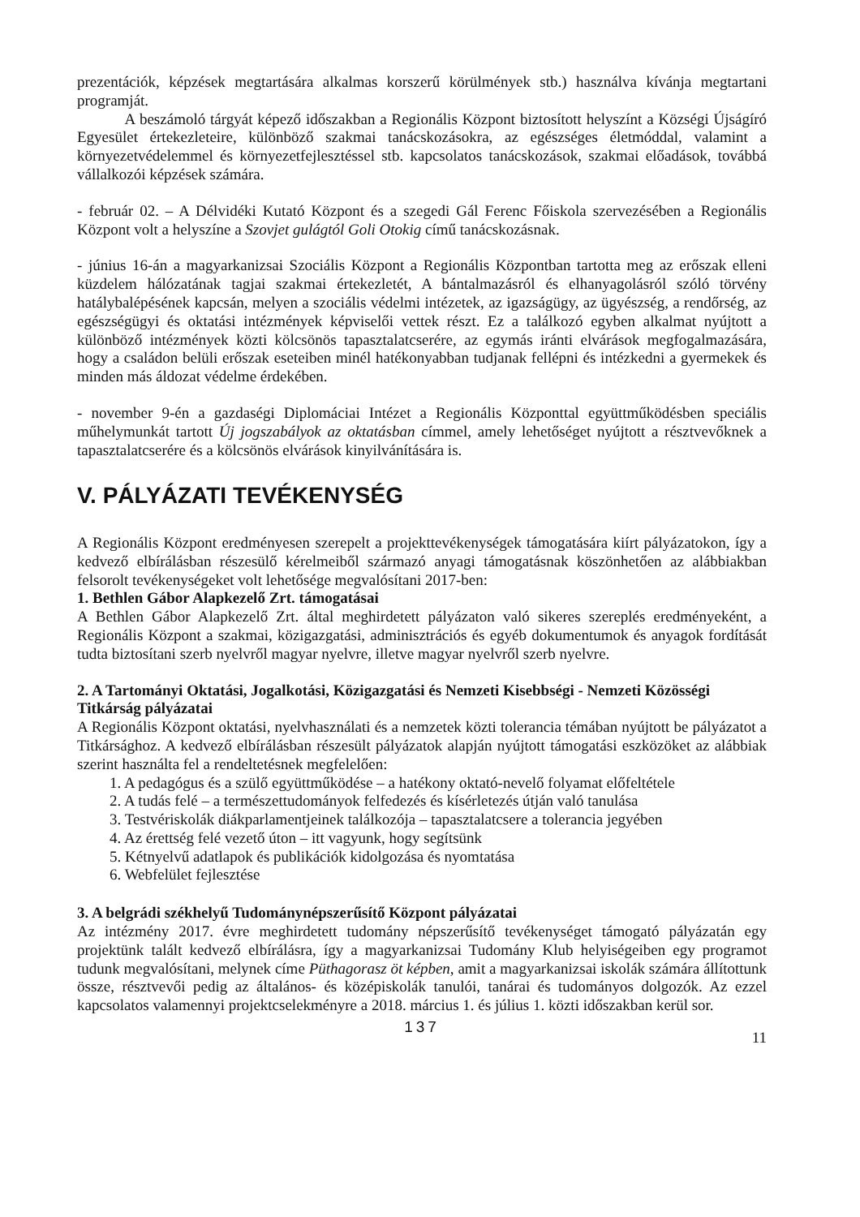prezentációk, képzések megtartására alkalmas korszerű körülmények stb.) használva kívánja megtartani programját.
A beszámoló tárgyát képező időszakban a Regionális Központ biztosított helyszínt a Községi Újságíró Egyesület értekezleteire, különböző szakmai tanácskozásokra, az egészséges életmóddal, valamint a környezetvédelemmel és környezetfejlesztéssel stb. kapcsolatos tanácskozások, szakmai előadások, továbbá vállalkozói képzések számára.
- február 02. – A Délvidéki Kutató Központ és a szegedi Gál Ferenc Főiskola szervezésében a Regionális Központ volt a helyszíne a Szovjet gulágtól Goli Otokig című tanácskozásnak.
- június 16-án a magyarkanizsai Szociális Központ a Regionális Központban tartotta meg az erőszak elleni küzdelem hálózatának tagjai szakmai értekezletét, A bántalmazásról és elhanyagolásról szóló törvény hatálybalépésének kapcsán, melyen a szociális védelmi intézetek, az igazságügy, az ügyészség, a rendőrség, az egészségügyi és oktatási intézmények képviselői vettek részt. Ez a találkozó egyben alkalmat nyújtott a különböző intézmények közti kölcsönös tapasztalatcserére, az egymás iránti elvárások megfogalmazására, hogy a családon belüli erőszak eseteiben minél hatékonyabban tudjanak fellépni és intézkedni a gyermekek és minden más áldozat védelme érdekében.
- november 9-én a gazdaségi Diplomáciai Intézet a Regionális Központtal együttműködésben speciális műhelymunkát tartott Új jogszabályok az oktatásban címmel, amely lehetőséget nyújtott a résztvevőknek a tapasztalatcserére és a kölcsönös elvárások kinyilvánítására is.
V. PÁLYÁZATI TEVÉKENYSÉG
A Regionális Központ eredményesen szerepelt a projekttevékenységek támogatására kiírt pályázatokon, így a kedvező elbírálásban részesülő kérelmeiből származó anyagi támogatásnak köszönhetően az alábbiakban felsorolt tevékenységeket volt lehetősége megvalósítani 2017-ben:
1. Bethlen Gábor Alapkezelő Zrt. támogatásai
A Bethlen Gábor Alapkezelő Zrt. által meghirdetett pályázaton való sikeres szereplés eredményeként, a Regionális Központ a szakmai, közigazgatási, adminisztrációs és egyéb dokumentumok és anyagok fordítását tudta biztosítani szerb nyelvről magyar nyelvre, illetve magyar nyelvről szerb nyelvre.
2. A Tartományi Oktatási, Jogalkotási, Közigazgatási és Nemzeti Kisebbségi - Nemzeti Közösségi Titkárság pályázatai
A Regionális Központ oktatási, nyelvhasználati és a nemzetek közti tolerancia témában nyújtott be pályázatot a Titkársághoz. A kedvező elbírálásban részesült pályázatok alapján nyújtott támogatási eszközöket az alábbiak szerint használta fel a rendeltetésnek megfelelően:
1. A pedagógus és a szülő együttműködése – a hatékony oktató-nevelő folyamat előfeltétele
2. A tudás felé – a természettudományok felfedezés és kísérletezés útján való tanulása
3. Testvériskolák diákparlamentjeinek találkozója – tapasztalatcsere a tolerancia jegyében
4. Az érettség felé vezető úton – itt vagyunk, hogy segítsünk
5. Kétnyelvű adatlapok és publikációk kidolgozása és nyomtatása
6. Webfelület fejlesztése
3. A belgrádi székhelyű Tudománynépszerűsítő Központ pályázatai
Az intézmény 2017. évre meghirdetett tudomány népszerűsítő tevékenységet támogató pályázatán egy projektünk talált kedvező elbírálásra, így a magyarkanizsai Tudomány Klub helyiségeiben egy programot tudunk megvalósítani, melynek címe Püthagorasz öt képben, amit a magyarkanizsai iskolák számára állítottunk össze, résztvevői pedig az általános- és középiskolák tanulói, tanárai és tudományos dolgozók. Az ezzel kapcsolatos valamennyi projektcselekményre a 2018. március 1. és július 1. közti időszakban kerül sor.
137
11